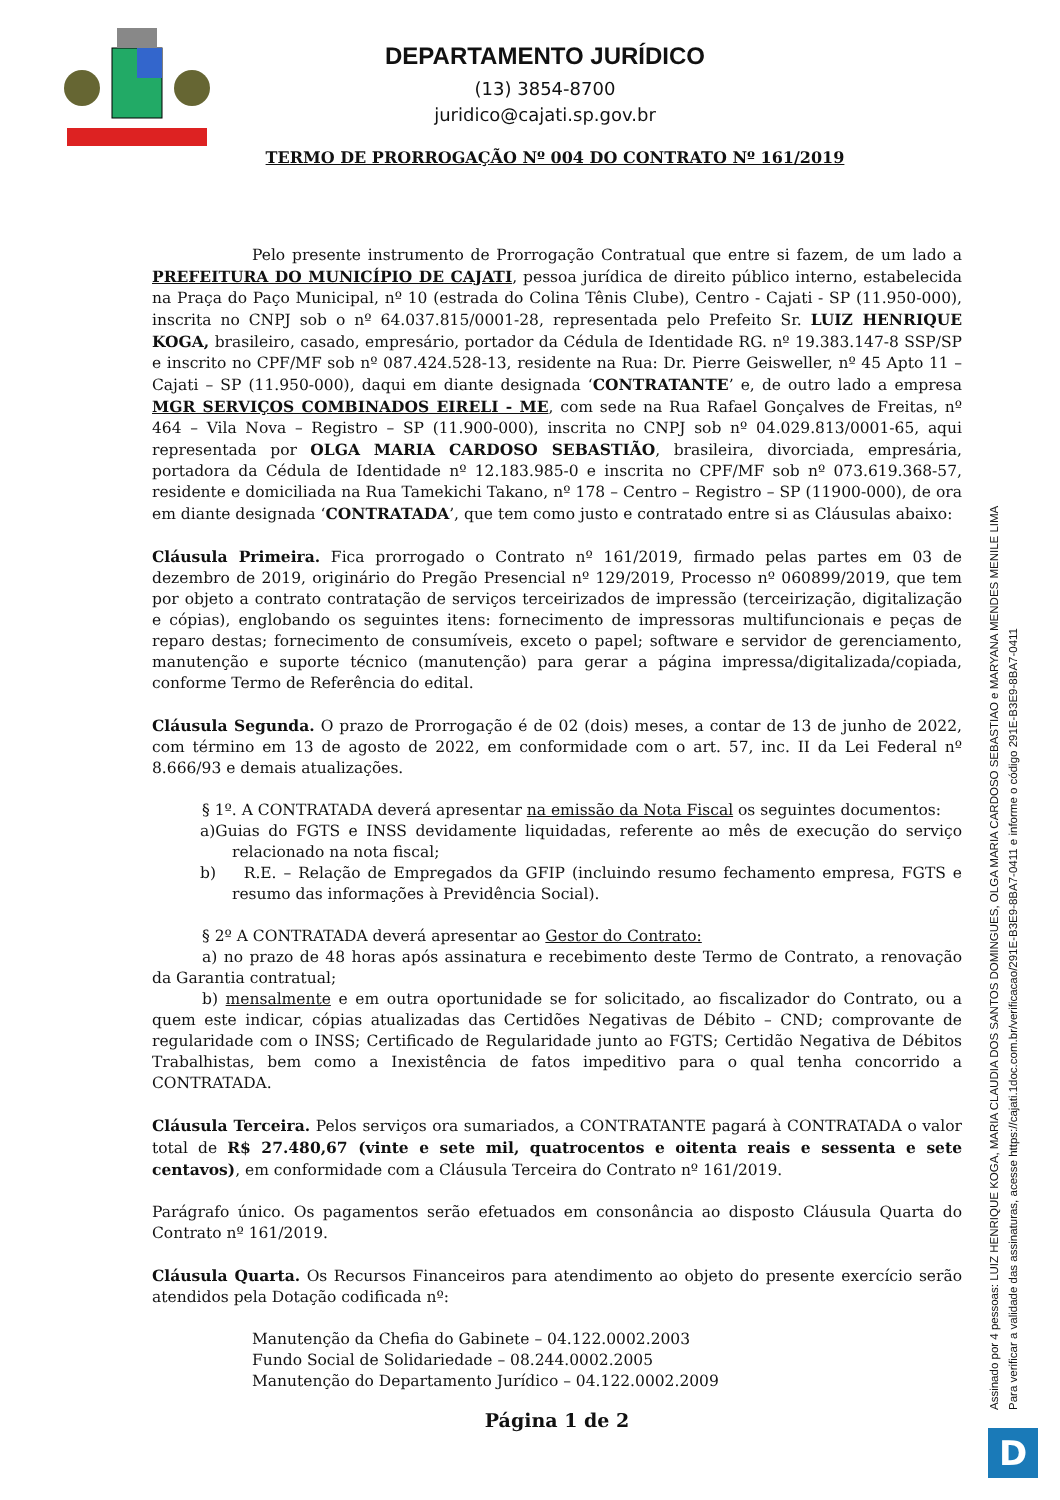DEPARTAMENTO JURÍDICO
(13) 3854-8700
juridico@cajati.sp.gov.br
TERMO DE PRORROGAÇÃO Nº 004 DO CONTRATO Nº 161/2019
Pelo presente instrumento de Prorrogação Contratual que entre si fazem, de um lado a PREFEITURA DO MUNICÍPIO DE CAJATI, pessoa jurídica de direito público interno, estabelecida na Praça do Paço Municipal, nº 10 (estrada do Colina Tênis Clube), Centro - Cajati - SP (11.950-000), inscrita no CNPJ sob o nº 64.037.815/0001-28, representada pelo Prefeito Sr. LUIZ HENRIQUE KOGA, brasileiro, casado, empresário, portador da Cédula de Identidade RG. nº 19.383.147-8 SSP/SP e inscrito no CPF/MF sob nº 087.424.528-13, residente na Rua: Dr. Pierre Geisweller, nº 45 Apto 11 – Cajati – SP (11.950-000), daqui em diante designada ‘CONTRATANTE’ e, de outro lado a empresa MGR SERVIÇOS COMBINADOS EIRELI - ME, com sede na Rua Rafael Gonçalves de Freitas, nº 464 – Vila Nova – Registro – SP (11.900-000), inscrita no CNPJ sob nº 04.029.813/0001-65, aqui representada por OLGA MARIA CARDOSO SEBASTIÃO, brasileira, divorciada, empresária, portadora da Cédula de Identidade nº 12.183.985-0 e inscrita no CPF/MF sob nº 073.619.368-57, residente e domiciliada na Rua Tamekichi Takano, nº 178 – Centro – Registro – SP (11900-000), de ora em diante designada ‘CONTRATADA’, que tem como justo e contratado entre si as Cláusulas abaixo:
Cláusula Primeira. Fica prorrogado o Contrato nº 161/2019, firmado pelas partes em 03 de dezembro de 2019, originário do Pregão Presencial nº 129/2019, Processo nº 060899/2019, que tem por objeto a contrato contratação de serviços terceirizados de impressão (terceirização, digitalização e cópias), englobando os seguintes itens: fornecimento de impressoras multifuncionais e peças de reparo destas; fornecimento de consumíveis, exceto o papel; software e servidor de gerenciamento, manutenção e suporte técnico (manutenção) para gerar a página impressa/digitalizada/copiada, conforme Termo de Referência do edital.
Cláusula Segunda. O prazo de Prorrogação é de 02 (dois) meses, a contar de 13 de junho de 2022, com término em 13 de agosto de 2022, em conformidade com o art. 57, inc. II da Lei Federal nº 8.666/93 e demais atualizações.
§ 1º. A CONTRATADA deverá apresentar na emissão da Nota Fiscal os seguintes documentos:
a)Guias do FGTS e INSS devidamente liquidadas, referente ao mês de execução do serviço relacionado na nota fiscal;
b) R.E. – Relação de Empregados da GFIP (incluindo resumo fechamento empresa, FGTS e resumo das informações à Previdência Social).
§ 2º A CONTRATADA deverá apresentar ao Gestor do Contrato:
a) no prazo de 48 horas após assinatura e recebimento deste Termo de Contrato, a renovação da Garantia contratual;
b) mensalmente e em outra oportunidade se for solicitado, ao fiscalizador do Contrato, ou a quem este indicar, cópias atualizadas das Certidões Negativas de Débito – CND; comprovante de regularidade com o INSS; Certificado de Regularidade junto ao FGTS; Certidão Negativa de Débitos Trabalhistas, bem como a Inexistência de fatos impeditivo para o qual tenha concorrido a CONTRATADA.
Cláusula Terceira. Pelos serviços ora sumariados, a CONTRATANTE pagará à CONTRATADA o valor total de R$ 27.480,67 (vinte e sete mil, quatrocentos e oitenta reais e sessenta e sete centavos), em conformidade com a Cláusula Terceira do Contrato nº 161/2019.
Parágrafo único. Os pagamentos serão efetuados em consonância ao disposto Cláusula Quarta do Contrato nº 161/2019.
Cláusula Quarta. Os Recursos Financeiros para atendimento ao objeto do presente exercício serão atendidos pela Dotação codificada nº:
Manutenção da Chefia do Gabinete – 04.122.0002.2003
Fundo Social de Solidariedade – 08.244.0002.2005
Manutenção do Departamento Jurídico – 04.122.0002.2009
Página 1 de 2
Assinado por 4 pessoas: LUIZ HENRIQUE KOGA, MARIA CLAUDIA DOS SANTOS DOMINGUES, OLGA MARIA CARDOSO SEBASTIAO e MARYANA MENDES MENILE LIMA
Para verificar a validade das assinaturas, acesse https://cajati.1doc.com.br/verificacao/291E-B3E9-8BA7-0411 e informe o código 291E-B3E9-8BA7-0411
D